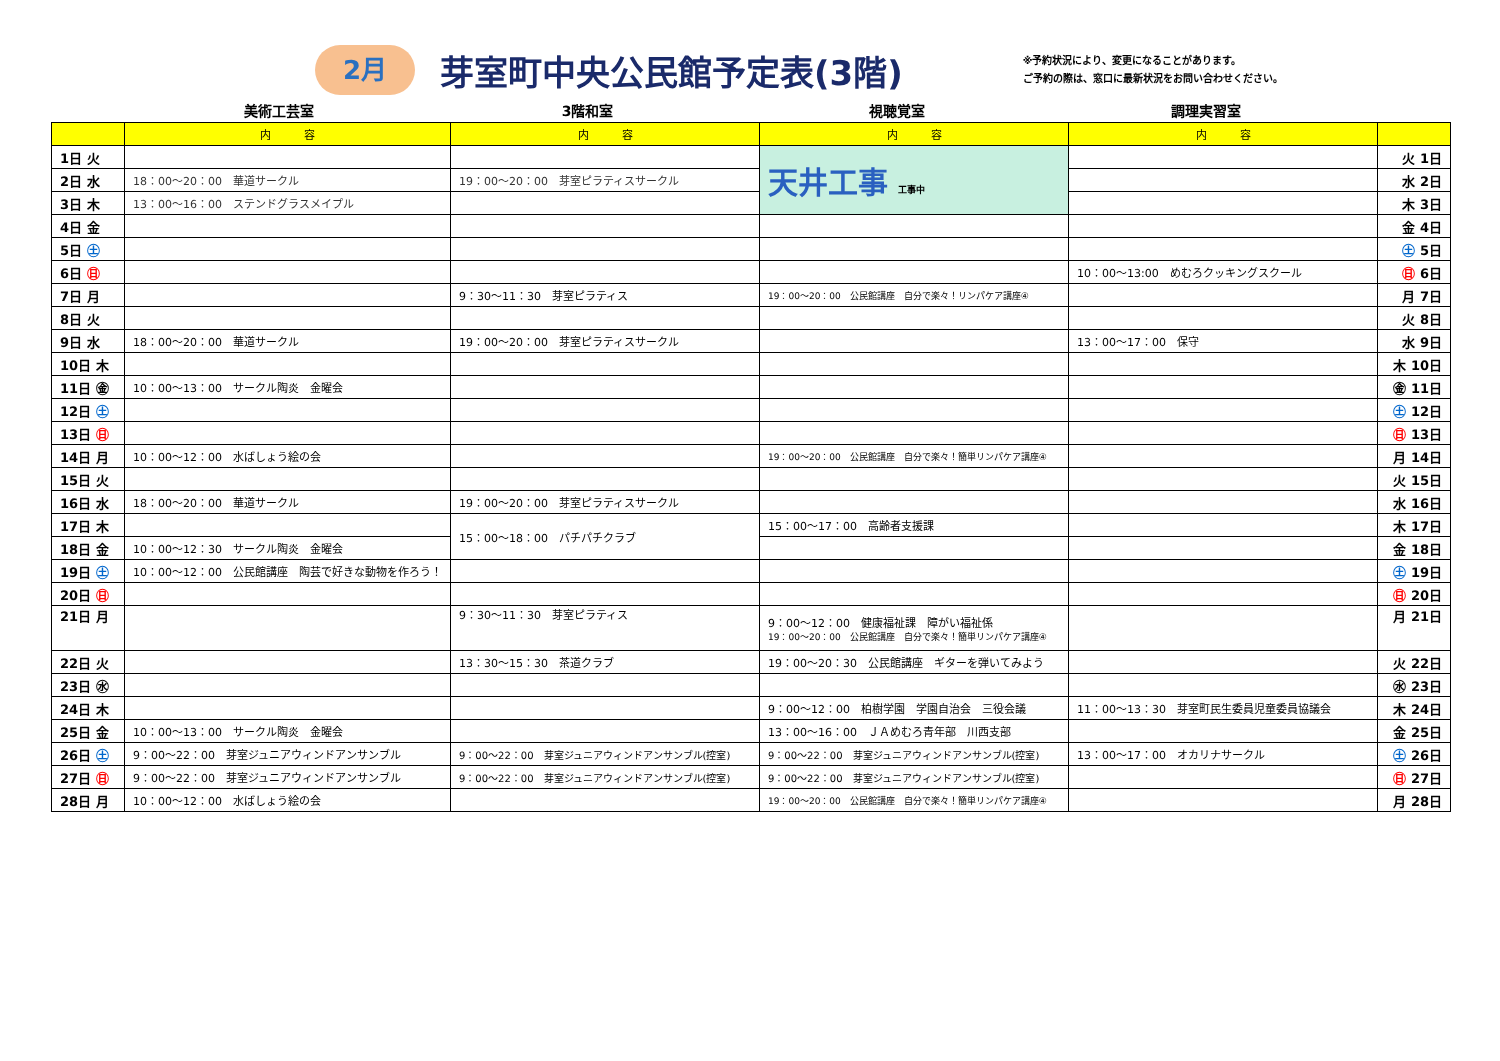2月
芽室町中央公民館予定表(3階)
※予約状況により、変更になることがあります。
ご予約の際は、窓口に最新状況をお問い合わせください。
美術工芸室 3階和室 視聴覚室 調理実習室
| | 内 容 | 内 容 | 内 容 | 内 容 | |
| --- | --- | --- | --- | --- | --- |
| 1日 火 | | | 天井工事 工事中 | | 火 1日 |
| 2日 水 | 18：00～20：00 華道サークル | 19：00～20：00 芽室ピラティスサークル | | | 水 2日 |
| 3日 木 | 13：00～16：00 ステンドグラスメイプル | | | | 木 3日 |
| 4日 金 | | | | | 金 4日 |
| 5日 ㊏ | | | | | ㊏ 5日 |
| 6日 ㊐ | | | | 10：00～13:00 めむろクッキングスクール | ㊐ 6日 |
| 7日 月 | | 9：30～11：30 芽室ピラティス | 19：00～20：00 公民館講座 自分で楽々！リンパケア講座④ | | 月 7日 |
| 8日 火 | | | | | 火 8日 |
| 9日 水 | 18：00～20：00 華道サークル | 19：00～20：00 芽室ピラティスサークル | | 13：00～17：00 保守 | 水 9日 |
| 10日 木 | | | | | 木 10日 |
| 11日 ㊎ | 10：00～13：00 サークル陶炎 金曜会 | | | | ㊎ 11日 |
| 12日 ㊏ | | | | | ㊏ 12日 |
| 13日 ㊐ | | | | | ㊐ 13日 |
| 14日 月 | 10：00～12：00 水ばしょう絵の会 | | 19：00～20：00 公民館講座 自分で楽々！簡単リンパケア講座④ | | 月 14日 |
| 15日 火 | | | | | 火 15日 |
| 16日 水 | 18：00～20：00 華道サークル | 19：00～20：00 芽室ピラティスサークル | | | 水 16日 |
| 17日 木 | | 15：00～18：00 パチパチクラブ | 15：00～17：00 高齢者支援課 | | 木 17日 |
| 18日 金 | 10：00～12：30 サークル陶炎 金曜会 | | | | 金 18日 |
| 19日 ㊏ | 10：00～12：00 公民館講座 陶芸で好きな動物を作ろう！ | | | | ㊏ 19日 |
| 20日 ㊐ | | | | | ㊐ 20日 |
| 21日 月 | | 9：30～11：30 芽室ピラティス | 9：00～12：00 健康福祉課 障がい福祉係 19：00～20：00 公民館講座 自分で楽々！簡単リンパケア講座④ | | 月 21日 |
| 22日 火 | | 13：30～15：30 茶道クラブ | 19：00～20：30 公民館講座 ギターを弾いてみよう | | 火 22日 |
| 23日 ㊌ | | | | | ㊌ 23日 |
| 24日 木 | | | 9：00～12：00 柏樹学園 学園自治会 三役会議 | 11：00～13：30 芽室町民生委員児童委員協議会 | 木 24日 |
| 25日 金 | 10：00～13：00 サークル陶炎 金曜会 | | 13：00～16：00 ＪＡめむろ青年部 川西支部 | | 金 25日 |
| 26日 ㊏ | 9：00～22：00 芽室ジュニアウィンドアンサンブル | 9：00～22：00 芽室ジュニアウィンドアンサンブル(控室) | 9：00～22：00 芽室ジュニアウィンドアンサンブル(控室) | 13：00～17：00 オカリナサークル | ㊏ 26日 |
| 27日 ㊐ | 9：00～22：00 芽室ジュニアウィンドアンサンブル | 9：00～22：00 芽室ジュニアウィンドアンサンブル(控室) | 9：00～22：00 芽室ジュニアウィンドアンサンブル(控室) | | ㊐ 27日 |
| 28日 月 | 10：00～12：00 水ばしょう絵の会 | | 19：00～20：00 公民館講座 自分で楽々！簡単リンパケア講座④ | | 月 28日 |